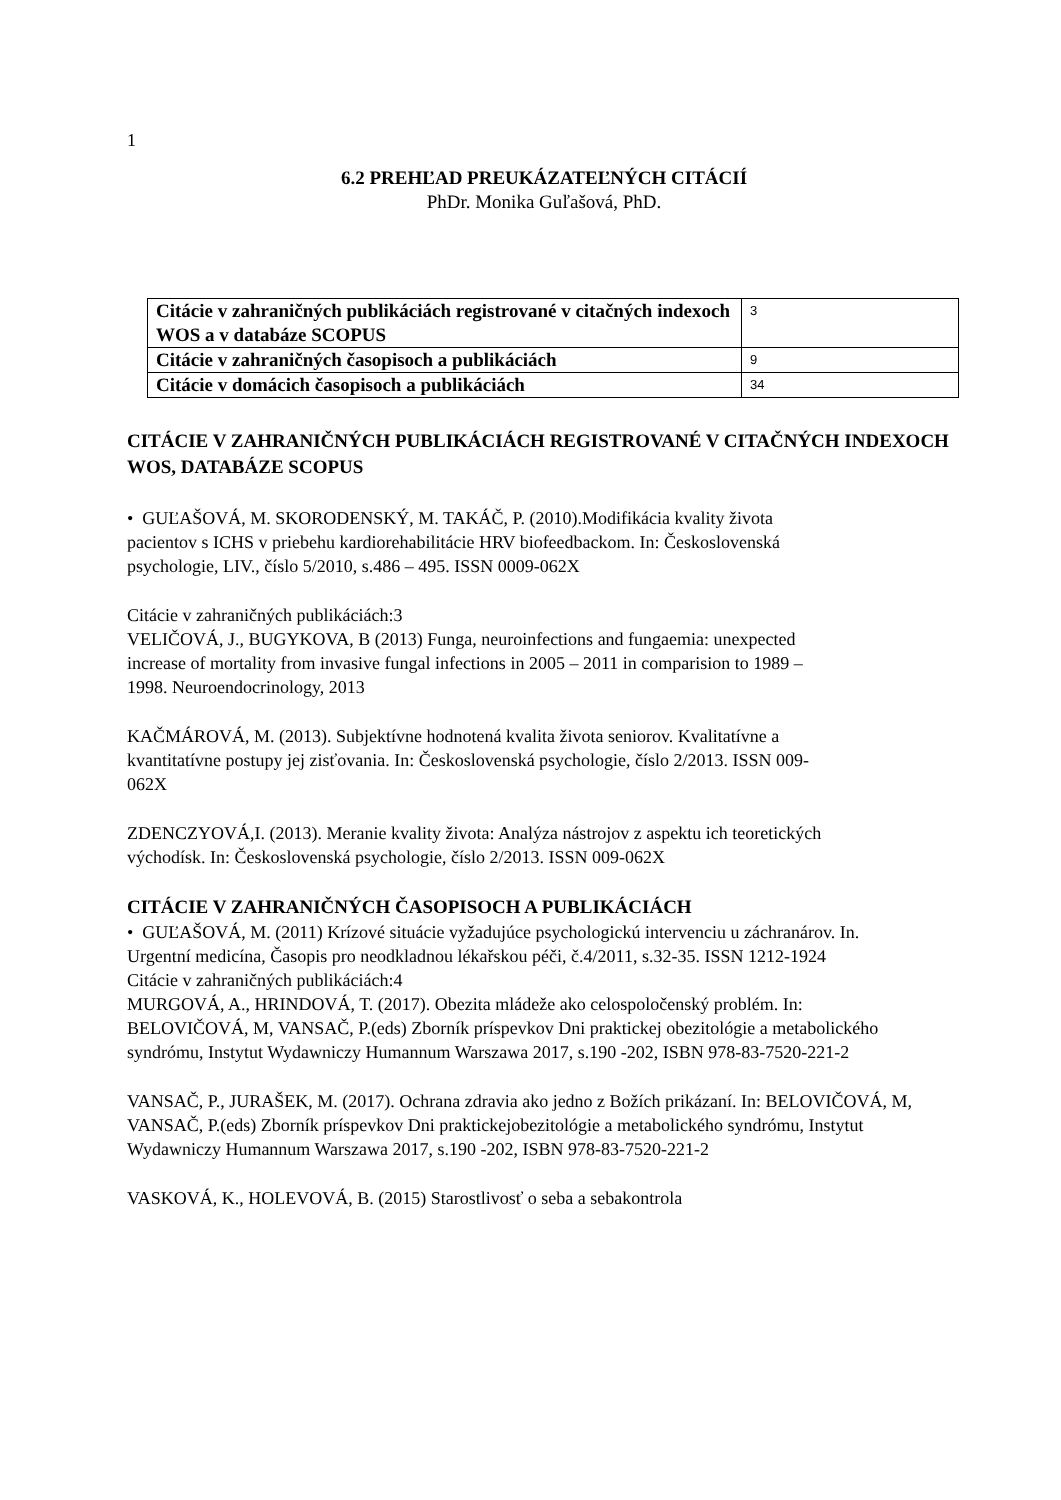1
6.2 PREHĽAD PREUKÁZATEĽNÝCH CITÁCIÍ
PhDr. Monika Guľašová, PhD.
| Citácie v zahraničných publikáciách registrované v citačných indexoch WOS a v databáze SCOPUS | 3 |
| Citácie v zahraničných časopisoch a publikáciách | 9 |
| Citácie v domácich časopisoch a publikáciách | 34 |
CITÁCIE V ZAHRANIČNÝCH PUBLIKÁCIÁCH REGISTROVANÉ V CITAČNÝCH INDEXOCH WOS, DATABÁZE SCOPUS
• GUĽAŠOVÁ, M. SKORODENSKÝ, M. TAKÁČ, P. (2010).Modifikácia kvality života pacientov s ICHS v priebehu kardiorehabilitácie HRV biofeedbackom. In: Československá psychologie, LIV., číslo 5/2010, s.486 – 495. ISSN 0009-062X
Citácie v zahraničných publikáciách:3
VELIČOVÁ, J., BUGYKOVA, B (2013) Funga, neuroinfections and fungaemia: unexpected increase of mortality from invasive fungal infections in 2005 – 2011 in comparision to 1989 – 1998. Neuroendocrinology, 2013
KAČMÁROVÁ, M. (2013). Subjektívne hodnotená kvalita života seniorov. Kvalitatívne a kvantitatívne postupy jej zisťovania. In: Československá psychologie, číslo 2/2013. ISSN 009-062X
ZDENCZYOVÁ,I. (2013). Meranie kvality života: Analýza nástrojov z aspektu ich teoretických východísk. In: Československá psychologie, číslo 2/2013. ISSN 009-062X
CITÁCIE V ZAHRANIČNÝCH ČASOPISOCH A PUBLIKÁCIÁCH
• GUĽAŠOVÁ, M. (2011) Krízové situácie vyžadujúce psychologickú intervenciu u záchranárov. In. Urgentní medicína, Časopis pro neodkladnou lékařskou péči, č.4/2011, s.32-35. ISSN 1212-1924
Citácie v zahraničných publikáciách:4
MURGOVÁ, A., HRINDOVÁ, T. (2017). Obezita mládeže ako celospoločenský problém. In: BELOVIČOVÁ, M, VANSAČ, P.(eds) Zborník príspevkov Dni praktickej obezitológie a metabolického syndrómu, Instytut Wydawniczy Humannum Warszawa 2017, s.190 -202, ISBN 978-83-7520-221-2
VANSAČ, P., JURAŠEK, M. (2017). Ochrana zdravia ako jedno z Božích prikázaní. In: BELOVIČOVÁ, M, VANSAČ, P.(eds) Zborník príspevkov Dni praktickejobezitológie a metabolického syndrómu, Instytut Wydawniczy Humannum Warszawa 2017, s.190 -202, ISBN 978-83-7520-221-2
VASKOVÁ, K., HOLEVOVÁ, B. (2015) Starostlivosť o seba a sebakontrola